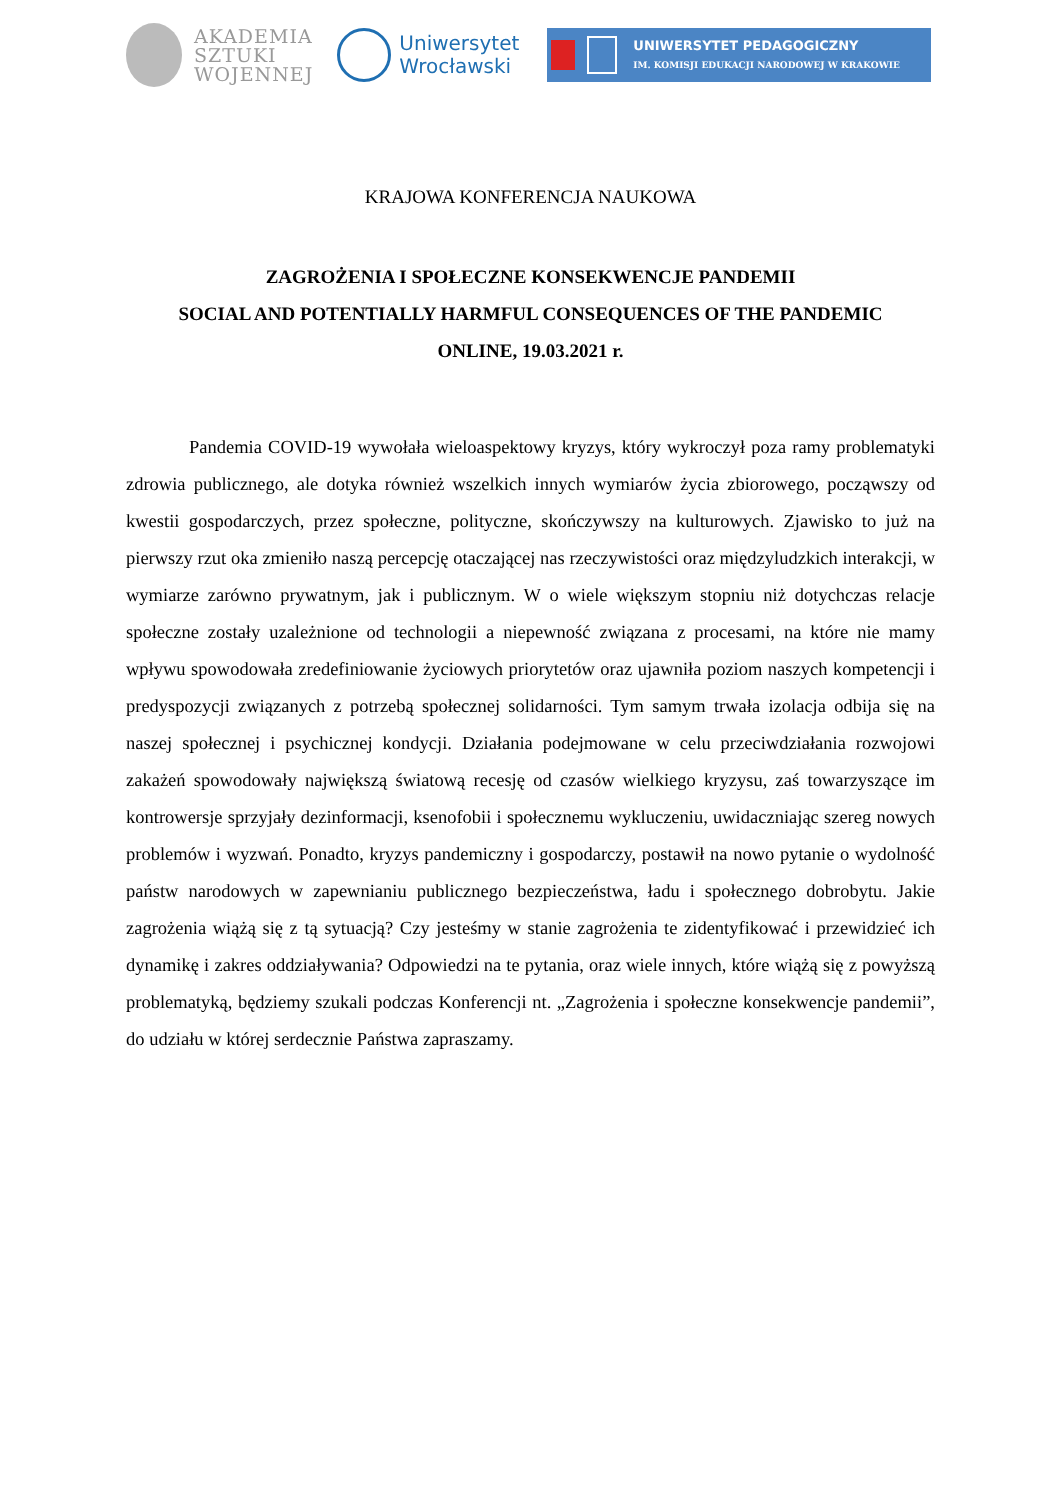AKADEMIA
SZTUKI
WOJENNEJ
Uniwersytet
Wrocławski
UNIWERSYTET PEDAGOGICZNY
IM. KOMISJI EDUKACJI NARODOWEJ W KRAKOWIE
KRAJOWA KONFERENCJA NAUKOWA
ZAGROŻENIA I SPOŁECZNE KONSEKWENCJE PANDEMII
SOCIAL AND POTENTIALLY HARMFUL CONSEQUENCES OF THE PANDEMIC
ONLINE, 19.03.2021 r.
Pandemia COVID-19 wywołała wieloaspektowy kryzys, który wykroczył poza ramy problematyki zdrowia publicznego, ale dotyka również wszelkich innych wymiarów życia zbiorowego, począwszy od kwestii gospodarczych, przez społeczne, polityczne, skończywszy na kulturowych. Zjawisko to już na pierwszy rzut oka zmieniło naszą percepcję otaczającej nas rzeczywistości oraz międzyludzkich interakcji, w wymiarze zarówno prywatnym, jak i publicznym. W o wiele większym stopniu niż dotychczas relacje społeczne zostały uzależnione od technologii a niepewność związana z procesami, na które nie mamy wpływu spowodowała zredefiniowanie życiowych priorytetów oraz ujawniła poziom naszych kompetencji i predyspozycji związanych z potrzebą społecznej solidarności. Tym samym trwała izolacja odbija się na naszej społecznej i psychicznej kondycji. Działania podejmowane w celu przeciwdziałania rozwojowi zakażeń spowodowały największą światową recesję od czasów wielkiego kryzysu, zaś towarzyszące im kontrowersje sprzyjały dezinformacji, ksenofobii i społecznemu wykluczeniu, uwidaczniając szereg nowych problemów i wyzwań. Ponadto, kryzys pandemiczny i gospodarczy, postawił na nowo pytanie o wydolność państw narodowych w zapewnianiu publicznego bezpieczeństwa, ładu i społecznego dobrobytu. Jakie zagrożenia wiążą się z tą sytuacją? Czy jesteśmy w stanie zagrożenia te zidentyfikować i przewidzieć ich dynamikę i zakres oddziaływania? Odpowiedzi na te pytania, oraz wiele innych, które wiążą się z powyższą problematyką, będziemy szukali podczas Konferencji nt. „Zagrożenia i społeczne konsekwencje pandemii”, do udziału w której serdecznie Państwa zapraszamy.